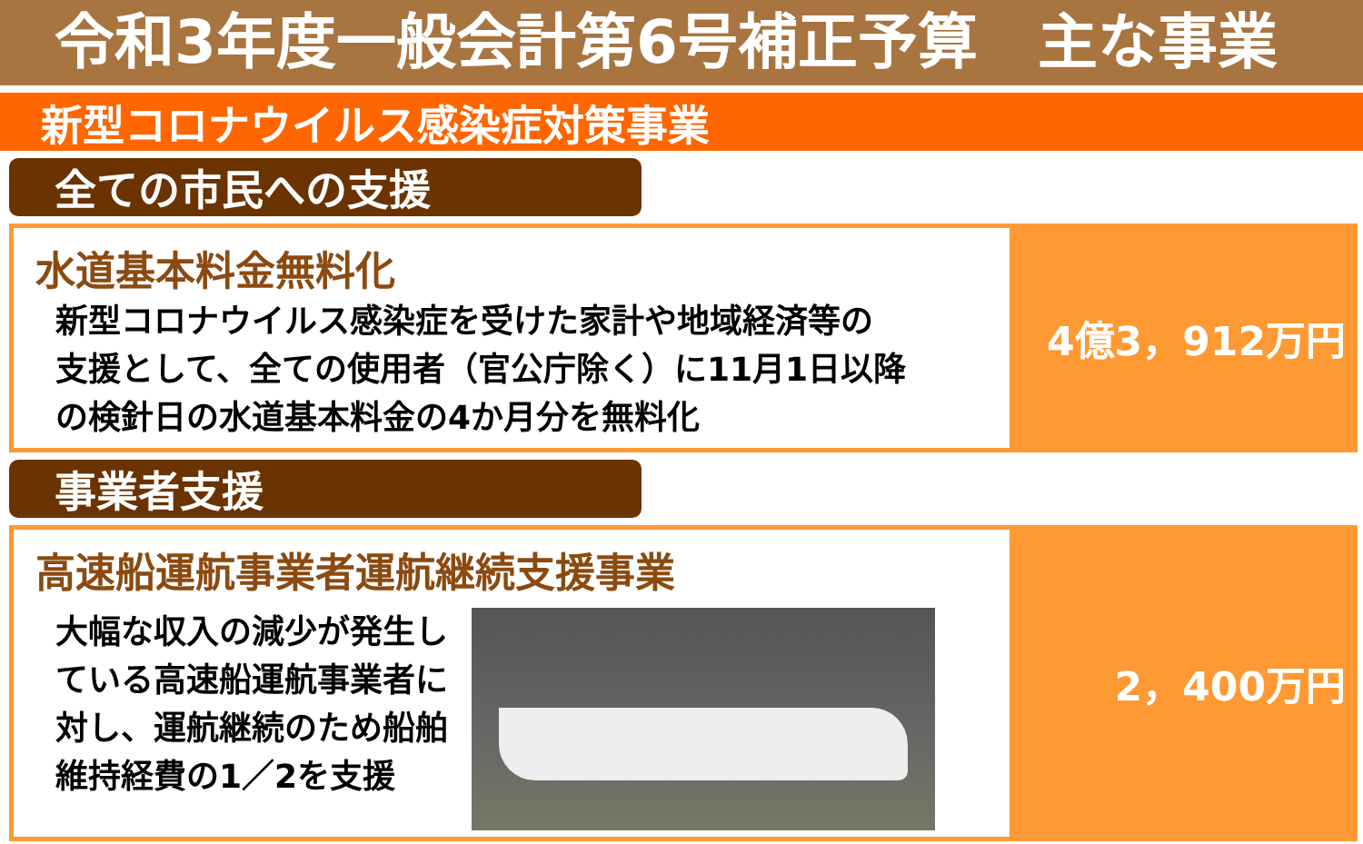令和3年度一般会計第6号補正予算　主な事業
新型コロナウイルス感染症対策事業
全ての市民への支援
水道基本料金無料化
新型コロナウイルス感染症を受けた家計や地域経済等の
支援として、全ての使用者（官公庁除く）に11月1日以降
の検針日の水道基本料金の4か月分を無料化
4億3，912万円
事業者支援
高速船運航事業者運航継続支援事業
大幅な収入の減少が発生し
ている高速船運航事業者に
対し、運航継続のため船舶
維持経費の1／2を支援
2，400万円